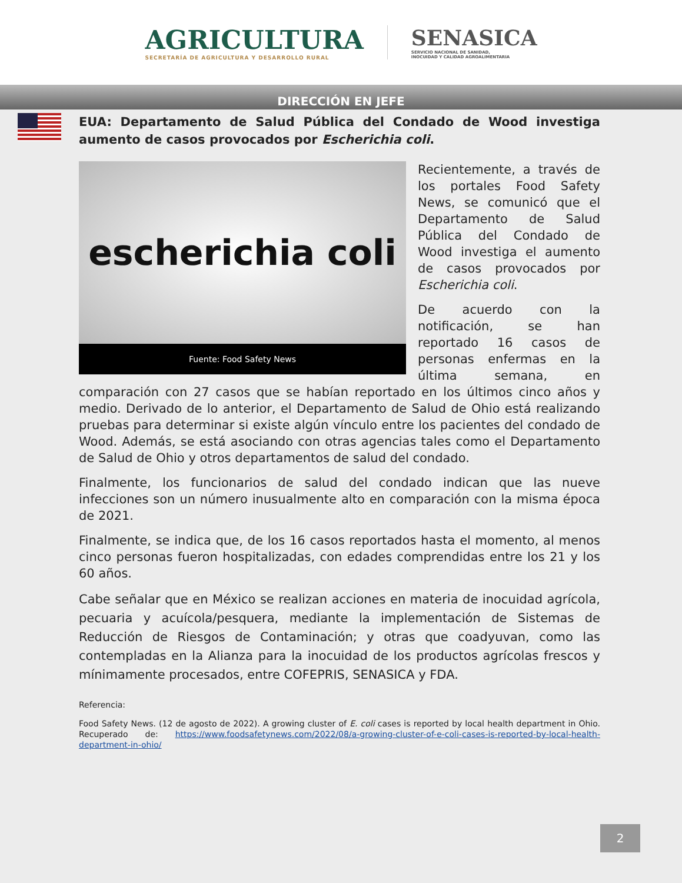AGRICULTURA
SECRETARÍA DE AGRICULTURA Y DESARROLLO RURAL
SENASICA
SERVICIO NACIONAL DE SANIDAD,
INOCUIDAD Y CALIDAD AGROALIMENTARIA
DIRECCIÓN EN JEFE
EUA: Departamento de Salud Pública del Condado de Wood investiga aumento de casos provocados por Escherichia coli.
escherichia coli
Fuente: Food Safety News
Recientemente, a través de los portales Food Safety News, se comunicó que el Departamento de Salud Pública del Condado de Wood investiga el aumento de casos provocados por Escherichia coli.
De acuerdo con la notificación, se han reportado 16 casos de personas enfermas en la última semana, en comparación con 27 casos que se habían reportado en los últimos cinco años y medio. Derivado de lo anterior, el Departamento de Salud de Ohio está realizando pruebas para determinar si existe algún vínculo entre los pacientes del condado de Wood. Además, se está asociando con otras agencias tales como el Departamento de Salud de Ohio y otros departamentos de salud del condado.
Finalmente, los funcionarios de salud del condado indican que las nueve infecciones son un número inusualmente alto en comparación con la misma época de 2021.
Finalmente, se indica que, de los 16 casos reportados hasta el momento, al menos cinco personas fueron hospitalizadas, con edades comprendidas entre los 21 y los 60 años.
Cabe señalar que en México se realizan acciones en materia de inocuidad agrícola, pecuaria y acuícola/pesquera, mediante la implementación de Sistemas de Reducción de Riesgos de Contaminación; y otras que coadyuvan, como las contempladas en la Alianza para la inocuidad de los productos agrícolas frescos y mínimamente procesados, entre COFEPRIS, SENASICA y FDA.
Referencia:
Food Safety News. (12 de agosto de 2022). A growing cluster of E. coli cases is reported by local health department in Ohio. Recuperado de: https://www.foodsafetynews.com/2022/08/a-growing-cluster-of-e-coli-cases-is-reported-by-local-health-department-in-ohio/
2